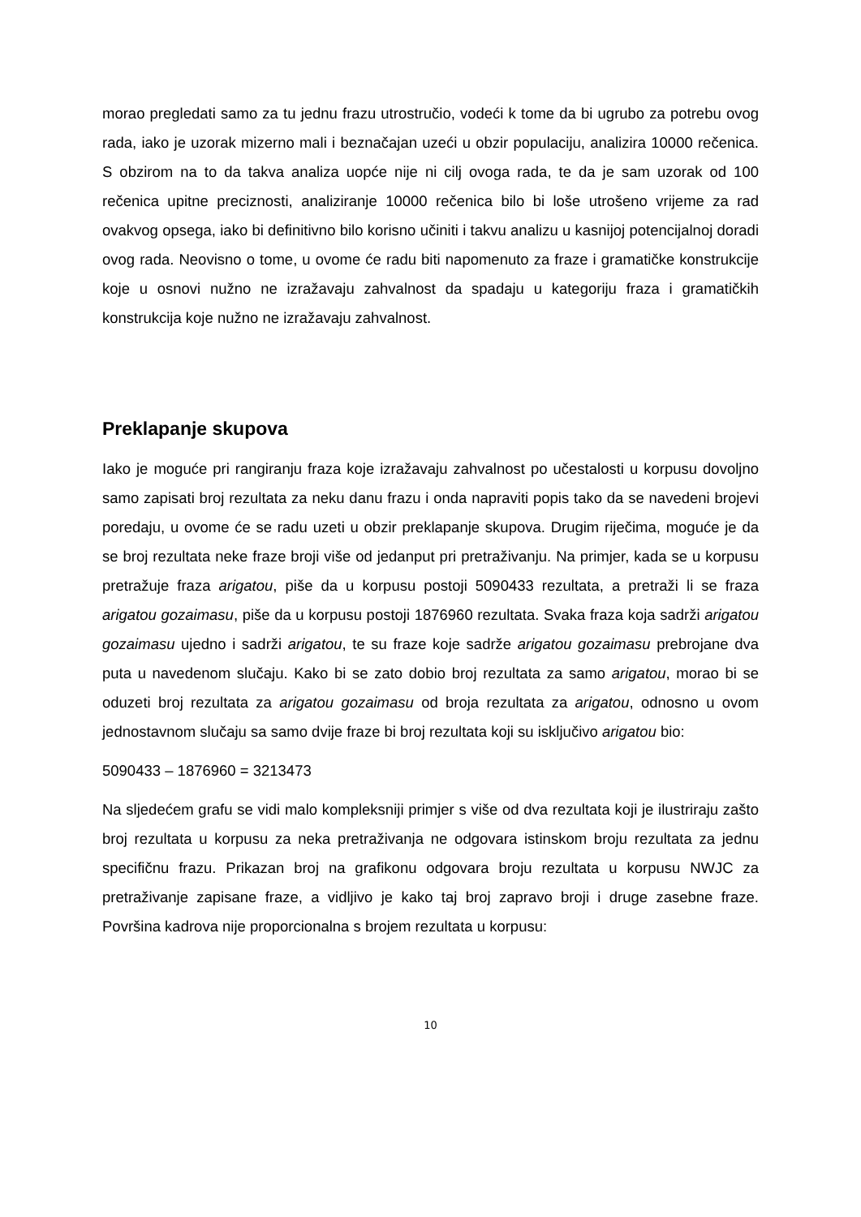morao pregledati samo za tu jednu frazu utrostručio, vodeći k tome da bi ugrubo za potrebu ovog rada, iako je uzorak mizerno mali i beznačajan uzeći u obzir populaciju, analizira 10000 rečenica. S obzirom na to da takva analiza uopće nije ni cilj ovoga rada, te da je sam uzorak od 100 rečenica upitne preciznosti, analiziranje 10000 rečenica bilo bi loše utrošeno vrijeme za rad ovakvog opsega, iako bi definitivno bilo korisno učiniti i takvu analizu u kasnijoj potencijalnoj doradi ovog rada. Neovisno o tome, u ovome će radu biti napomenuto za fraze i gramatičke konstrukcije koje u osnovi nužno ne izražavaju zahvalnost da spadaju u kategoriju fraza i gramatičkih konstrukcija koje nužno ne izražavaju zahvalnost.
Preklapanje skupova
Iako je moguće pri rangiranju fraza koje izražavaju zahvalnost po učestalosti u korpusu dovoljno samo zapisati broj rezultata za neku danu frazu i onda napraviti popis tako da se navedeni brojevi poredaju, u ovome će se radu uzeti u obzir preklapanje skupova. Drugim riječima, moguće je da se broj rezultata neke fraze broji više od jedanput pri pretraživanju. Na primjer, kada se u korpusu pretražuje fraza arigatou, piše da u korpusu postoji 5090433 rezultata, a pretraži li se fraza arigatou gozaimasu, piše da u korpusu postoji 1876960 rezultata. Svaka fraza koja sadrži arigatou gozaimasu ujedno i sadrži arigatou, te su fraze koje sadrže arigatou gozaimasu prebrojane dva puta u navedenom slučaju. Kako bi se zato dobio broj rezultata za samo arigatou, morao bi se oduzeti broj rezultata za arigatou gozaimasu od broja rezultata za arigatou, odnosno u ovom jednostavnom slučaju sa samo dvije fraze bi broj rezultata koji su isključivo arigatou bio:
5090433 – 1876960 = 3213473
Na sljedećem grafu se vidi malo kompleksniji primjer s više od dva rezultata koji je ilustriraju zašto broj rezultata u korpusu za neka pretraživanja ne odgovara istinskom broju rezultata za jednu specifičnu frazu. Prikazan broj na grafikonu odgovara broju rezultata u korpusu NWJC za pretraživanje zapisane fraze, a vidljivo je kako taj broj zapravo broji i druge zasebne fraze. Površina kadrova nije proporcionalna s brojem rezultata u korpusu:
10